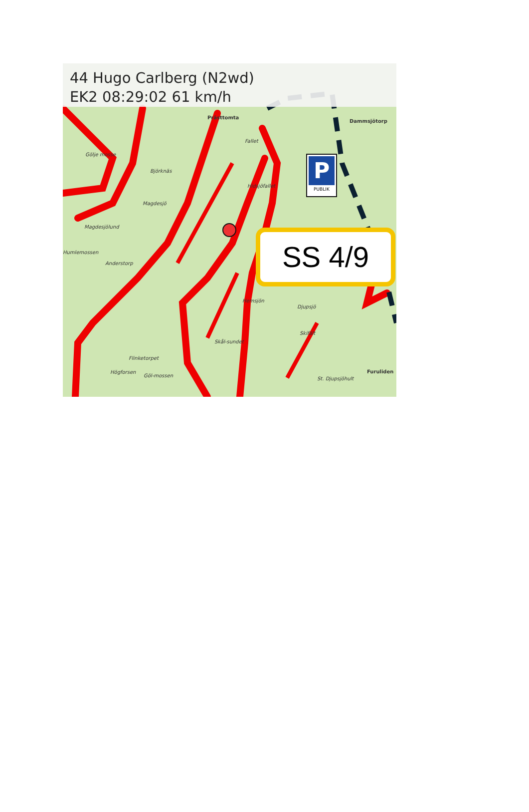44 Hugo Carlberg (N2wd)
EK2 08:29:02 61 km/h
Prästtomta
Dammsjötorp
Fallet
Gölje mosse
Björknäs
Hidsjöfallet
Magdesjö
Magdesjölund
Humlemossen
Anderstorp
Hemsjön
Djupsjö
Skifält
Skål-sundet
Flinketorpet
Högforsen
Göl-mossen
St. Djupsjöhult
Furuliden
P
PUBLIK
SS 4/9